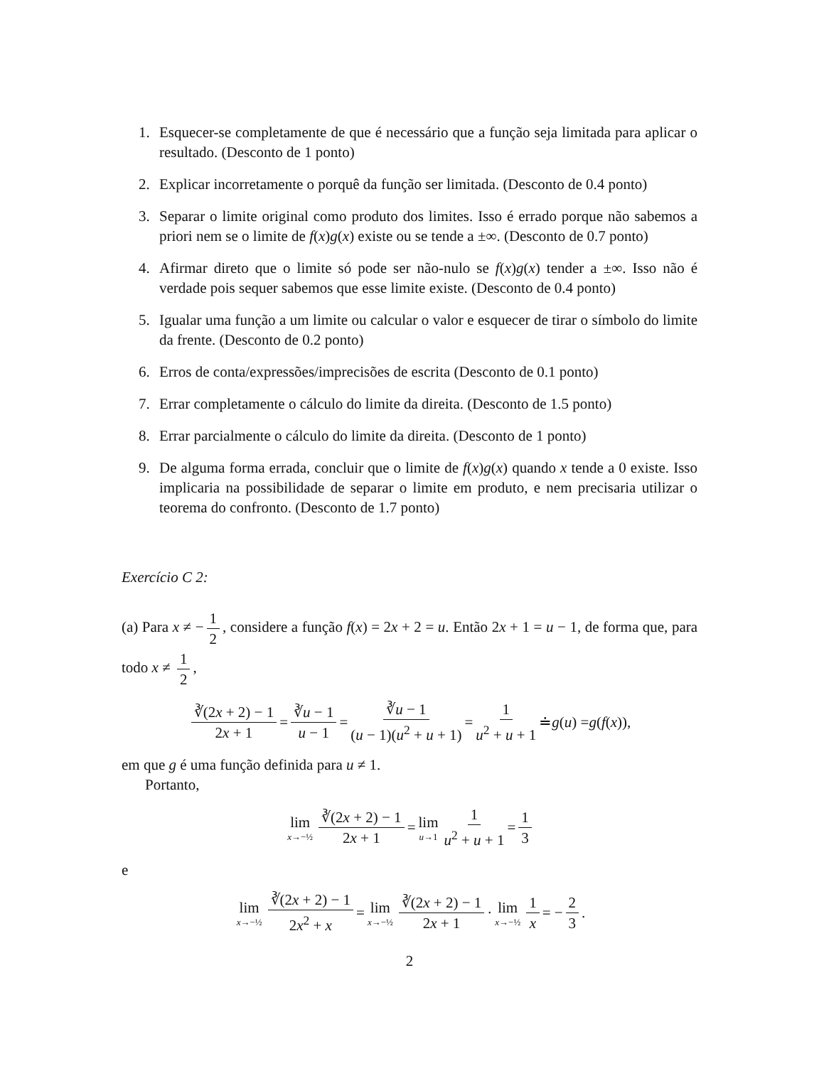1. Esquecer-se completamente de que é necessário que a função seja limitada para aplicar o resultado. (Desconto de 1 ponto)
2. Explicar incorretamente o porquê da função ser limitada. (Desconto de 0.4 ponto)
3. Separar o limite original como produto dos limites. Isso é errado porque não sabemos a priori nem se o limite de f(x)g(x) existe ou se tende a ±∞. (Desconto de 0.7 ponto)
4. Afirmar direto que o limite só pode ser não-nulo se f(x)g(x) tender a ±∞. Isso não é verdade pois sequer sabemos que esse limite existe. (Desconto de 0.4 ponto)
5. Igualar uma função a um limite ou calcular o valor e esquecer de tirar o símbolo do limite da frente. (Desconto de 0.2 ponto)
6. Erros de conta/expressões/imprecisões de escrita (Desconto de 0.1 ponto)
7. Errar completamente o cálculo do limite da direita. (Desconto de 1.5 ponto)
8. Errar parcialmente o cálculo do limite da direita. (Desconto de 1 ponto)
9. De alguma forma errada, concluir que o limite de f(x)g(x) quando x tende a 0 existe. Isso implicaria na possibilidade de separar o limite em produto, e nem precisaria utilizar o teorema do confronto. (Desconto de 1.7 ponto)
Exercício C 2:
(a) Para x ≠ − 1 2, considere a função f(x) = 2x + 2 = u. Então 2x + 1 = u − 1, de forma que, para todo x ≠ 1 2,
∛(2x + 2) − 1 2x + 1 = ∛u − 1 u − 1 = ∛u − 1 (u − 1)(u<sup>2</sup> + u + 1) = 1 u<sup>2</sup> + u + 1 ≐ g (u) = g (f (x)),
em que g é uma função definida para u ≠ 1.
Portanto,
lim x→−½ ∛(2x + 2) − 1 2x + 1 = lim u→1 1 u<sup>2</sup> + u + 1 = 1 3
e
lim x→−½ ∛(2x + 2) − 1 2x<sup>2</sup> + x = lim x→−½ ∛(2x + 2) − 1 2x + 1 · lim x→−½ 1 x = − 2 3.
2